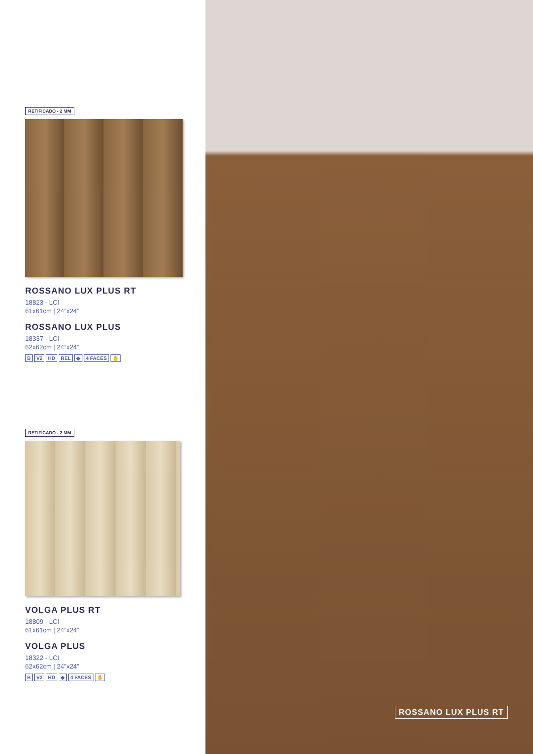RETIFICADO - 2 MM
ROSSANO LUX PLUS RT
18823 - LCI
61x61cm | 24”x24”
ROSSANO LUX PLUS
18337 - LCI
62x62cm | 24”x24”
B V2 HD REL ◆ 4 FACES ✋
RETIFICADO - 2 MM
VOLGA PLUS RT
18809 - LCI
61x61cm | 24”x24”
VOLGA PLUS
18322 - LCI
62x62cm | 24”x24”
B V3 HD ◆ 4 FACES ✋
ROSSANO LUX PLUS RT